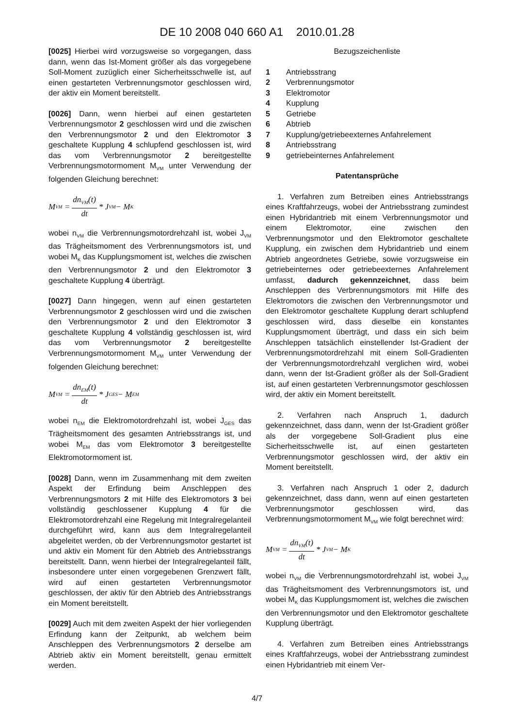DE 10 2008 040 660 A1 2010.01.28
[0025] Hierbei wird vorzugsweise so vorgegangen, dass dann, wenn das Ist-Moment größer als das vorgegebene Soll-Moment zuzüglich einer Sicherheitsschwelle ist, auf einen gestarteten Verbrennungsmotor geschlossen wird, der aktiv ein Moment bereitstellt.
[0026] Dann, wenn hierbei auf einen gestarteten Verbrennungsmotor 2 geschlossen wird und die zwischen den Verbrennungsmotor 2 und den Elektromotor 3 geschaltete Kupplung 4 schlupfend geschlossen ist, wird das vom Verbrennungsmotor 2 bereitgestellte Verbrennungsmotormoment M<sub>VM</sub> unter Verwendung der folgenden Gleichung berechnet:
M<sub>VM</sub> = dn<sub>VM</sub>(t) dt * J<sub>VM</sub> − M<sub>K</sub>
wobei n<sub>VM</sub> die Verbrennungsmotordrehzahl ist, wobei J<sub>VM</sub> das Trägheitsmoment des Verbrennungsmotors ist, und wobei M<sub>K</sub> das Kupplungsmoment ist, welches die zwischen den Verbrennungsmotor 2 und den Elektromotor 3 geschaltete Kupplung 4 überträgt.
[0027] Dann hingegen, wenn auf einen gestarteten Verbrennungsmotor 2 geschlossen wird und die zwischen den Verbrennungsmotor 2 und den Elektromotor 3 geschaltete Kupplung 4 vollständig geschlossen ist, wird das vom Verbrennungsmotor 2 bereitgestellte Verbrennungsmotormoment M<sub>VM</sub> unter Verwendung der folgenden Gleichung berechnet:
M<sub>VM</sub> = dn<sub>EM</sub>(t) dt * J<sub>GES</sub> − M<sub>EM</sub>
wobei n<sub>EM</sub> die Elektromotordrehzahl ist, wobei J<sub>GES</sub> das Trägheitsmoment des gesamten Antriebsstrangs ist, und wobei M<sub>EM</sub> das vom Elektromotor 3 bereitgestellte Elektromotormoment ist.
[0028] Dann, wenn im Zusammenhang mit dem zweiten Aspekt der Erfindung beim Anschleppen des Verbrennungsmotors 2 mit Hilfe des Elektromotors 3 bei vollständig geschlossener Kupplung 4 für die Elektromotordrehzahl eine Regelung mit Integralregelanteil durchgeführt wird, kann aus dem Integralregelanteil abgeleitet werden, ob der Verbrennungsmotor gestartet ist und aktiv ein Moment für den Abtrieb des Antriebsstrangs bereitstellt. Dann, wenn hierbei der Integralregelanteil fällt, insbesondere unter einen vorgegebenen Grenzwert fällt, wird auf einen gestarteten Verbrennungsmotor geschlossen, der aktiv für den Abtrieb des Antriebsstrangs ein Moment bereitstellt.
[0029] Auch mit dem zweiten Aspekt der hier vorliegenden Erfindung kann der Zeitpunkt, ab welchem beim Anschleppen des Verbrennungsmotors 2 derselbe am Abtrieb aktiv ein Moment bereitstellt, genau ermittelt werden.
Bezugszeichenliste
1 Antriebsstrang
2 Verbrennungsmotor
3 Elektromotor
4 Kupplung
5 Getriebe
6 Abtrieb
7 Kupplung/getriebeexternes Anfahrelement
8 Antriebsstrang
9 getriebeinternes Anfahrelement
Patentansprüche
1. Verfahren zum Betreiben eines Antriebsstrangs eines Kraftfahrzeugs, wobei der Antriebsstrang zumindest einen Hybridantrieb mit einem Verbrennungsmotor und einem Elektromotor, eine zwischen den Verbrennungsmotor und den Elektromotor geschaltete Kupplung, ein zwischen dem Hybridantrieb und einem Abtrieb angeordnetes Getriebe, sowie vorzugsweise ein getriebeinternes oder getriebeexternes Anfahrelement umfasst, dadurch gekennzeichnet, dass beim Anschleppen des Verbrennungsmotors mit Hilfe des Elektromotors die zwischen den Verbrennungsmotor und den Elektromotor geschaltete Kupplung derart schlupfend geschlossen wird, dass dieselbe ein konstantes Kupplungsmoment überträgt, und dass ein sich beim Anschleppen tatsächlich einstellender Ist-Gradient der Verbrennungsmotordrehzahl mit einem Soll-Gradienten der Verbrennungsmotordrehzahl verglichen wird, wobei dann, wenn der Ist-Gradient größer als der Soll-Gradient ist, auf einen gestarteten Verbrennungsmotor geschlossen wird, der aktiv ein Moment bereitstellt.
2. Verfahren nach Anspruch 1, dadurch gekennzeichnet, dass dann, wenn der Ist-Gradient größer als der vorgegebene Soll-Gradient plus eine Sicherheitsschwelle ist, auf einen gestarteten Verbrennungsmotor geschlossen wird, der aktiv ein Moment bereitstellt.
3. Verfahren nach Anspruch 1 oder 2, dadurch gekennzeichnet, dass dann, wenn auf einen gestarteten Verbrennungsmotor geschlossen wird, das Verbrennungsmotormoment M<sub>VM</sub> wie folgt berechnet wird:
M<sub>VM</sub> = dn<sub>VM</sub>(t) dt * J<sub>VM</sub> − M<sub>K</sub>
wobei n<sub>VM</sub> die Verbrennungsmotordrehzahl ist, wobei J<sub>VM</sub> das Trägheitsmoment des Verbrennungsmotors ist, und wobei M<sub>K</sub> das Kupplungsmoment ist, welches die zwischen den Verbrennungsmotor und den Elektromotor geschaltete Kupplung überträgt.
4. Verfahren zum Betreiben eines Antriebsstrangs eines Kraftfahrzeugs, wobei der Antriebsstrang zumindest einen Hybridantrieb mit einem Ver-
4/7